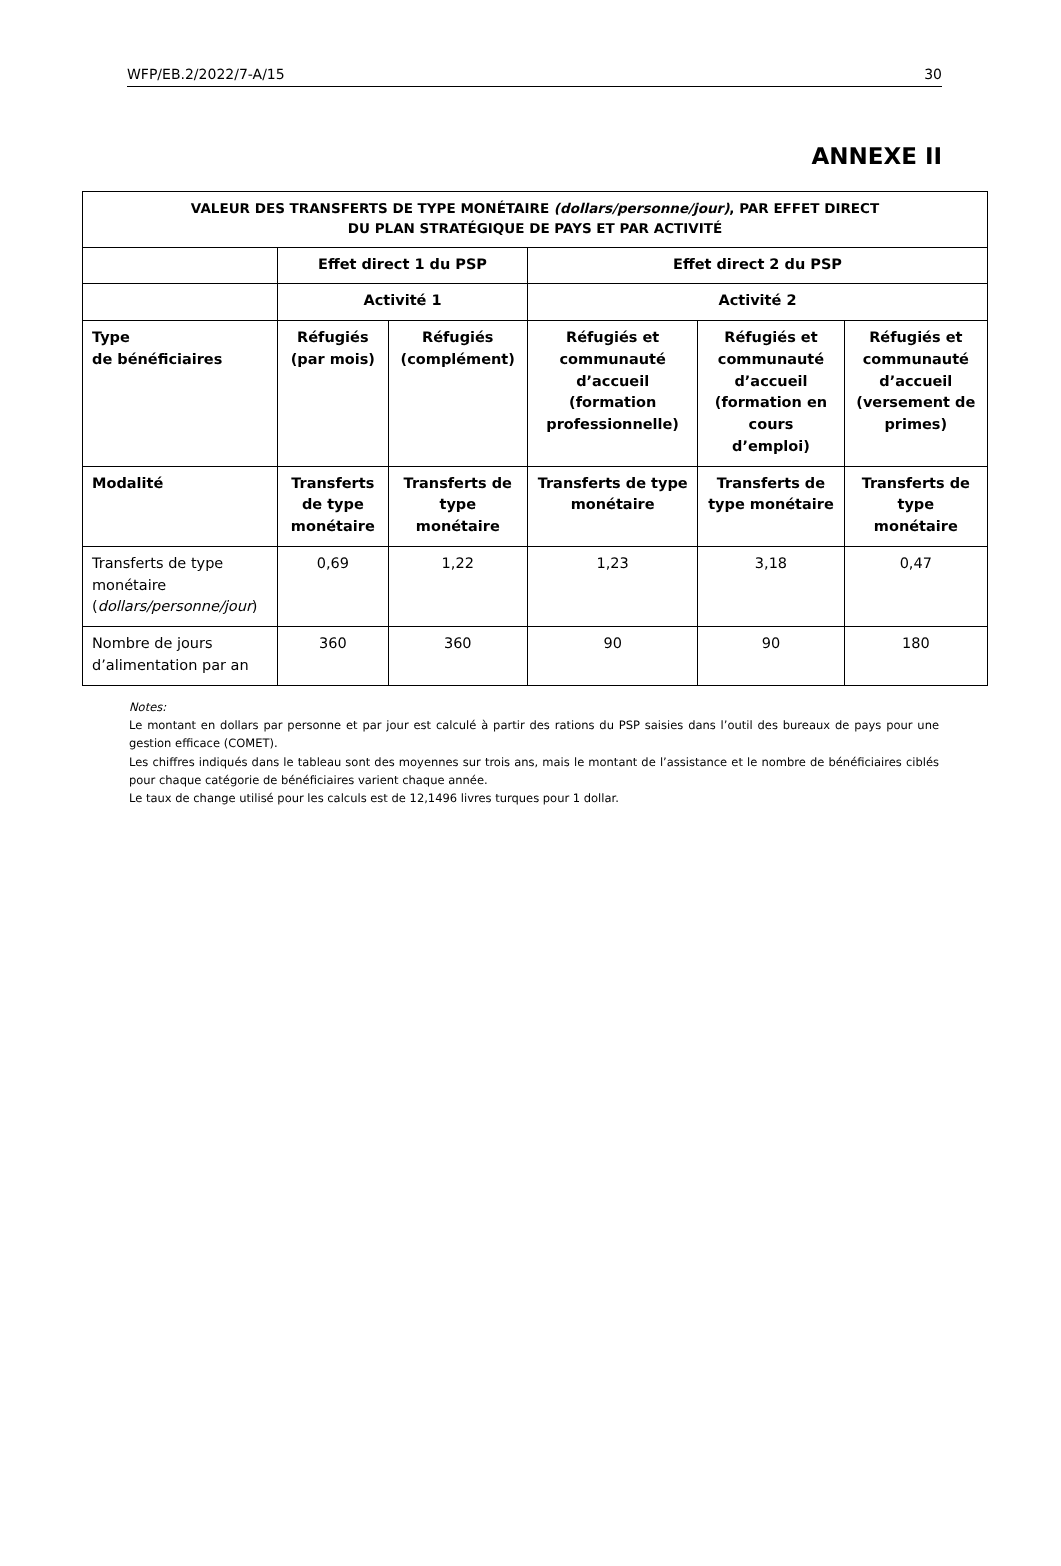WFP/EB.2/2022/7-A/15 30
ANNEXE II
| VALEUR DES TRANSFERTS DE TYPE MONÉTAIRE (dollars/personne/jour) , PAR EFFET DIRECT DU PLAN STRATÉGIQUE DE PAYS ET PAR ACTIVITÉ | | | | | |
| --- | --- | --- | --- | --- | --- |
| | Effet direct 1 du PSP | | Effet direct 2 du PSP | | |
| | Activité 1 | | Activité 2 | | |
| Type de bénéficiaires | Réfugiés (par mois) | Réfugiés (complément) | Réfugiés et communauté d’accueil (formation professionnelle) | Réfugiés et communauté d’accueil (formation en cours d’emploi) | Réfugiés et communauté d’accueil (versement de primes) |
| Modalité | Transferts de type monétaire | Transferts de type monétaire | Transferts de type monétaire | Transferts de type monétaire | Transferts de type monétaire |
| Transferts de type monétaire ( dollars/personne/jour ) | 0,69 | 1,22 | 1,23 | 3,18 | 0,47 |
| Nombre de jours d’alimentation par an | 360 | 360 | 90 | 90 | 180 |
Notes:
Le montant en dollars par personne et par jour est calculé à partir des rations du PSP saisies dans l’outil des bureaux de pays pour une gestion efficace (COMET).
Les chiffres indiqués dans le tableau sont des moyennes sur trois ans, mais le montant de l’assistance et le nombre de bénéficiaires ciblés pour chaque catégorie de bénéficiaires varient chaque année.
Le taux de change utilisé pour les calculs est de 12,1496 livres turques pour 1 dollar.